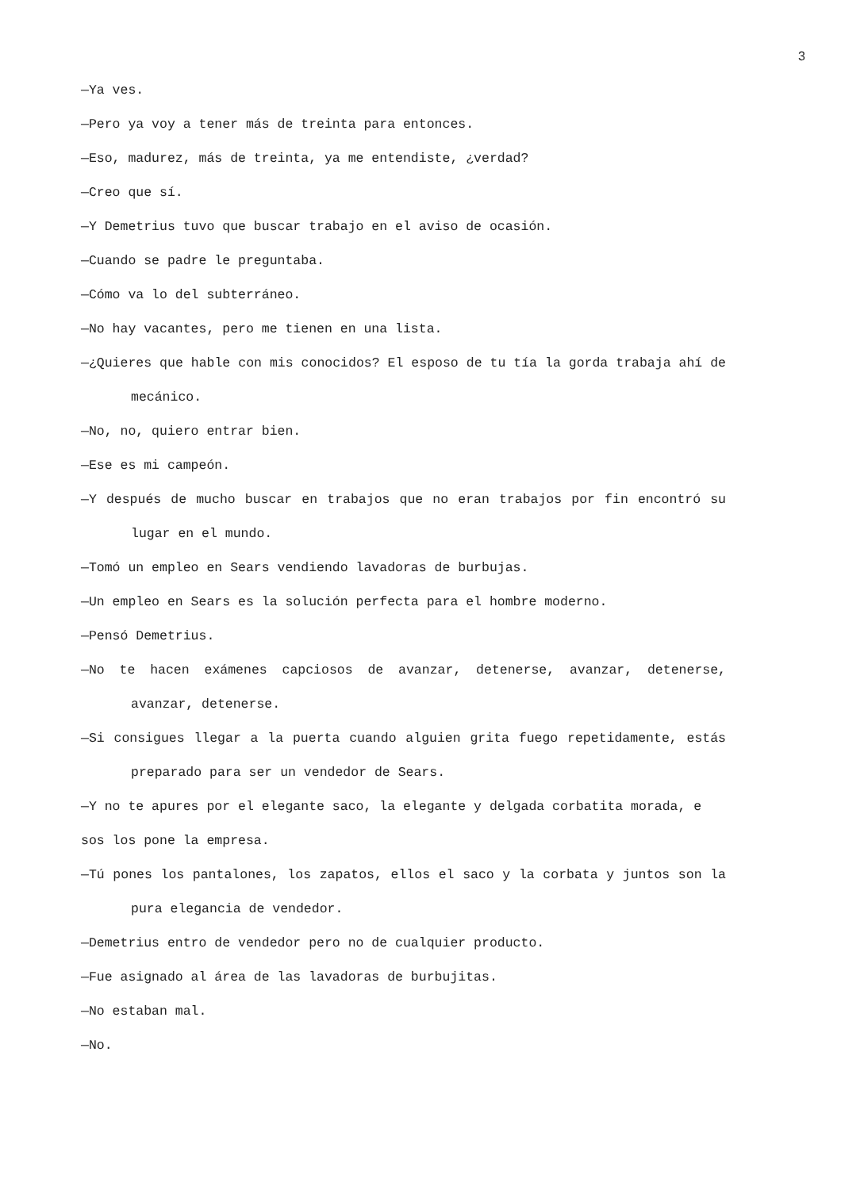3
—Ya ves.
—Pero ya voy a tener más de treinta para entonces.
—Eso, madurez, más de treinta, ya me entendiste, ¿verdad?
—Creo que sí.
—Y Demetrius tuvo que buscar trabajo en el aviso de ocasión.
—Cuando se padre le preguntaba.
—Cómo va lo del subterráneo.
—No hay vacantes, pero me tienen en una lista.
—¿Quieres que hable con mis conocidos? El esposo de tu tía la gorda trabaja ahí de mecánico.
—No, no, quiero entrar bien.
—Ese es mi campeón.
—Y después de mucho buscar en trabajos que no eran trabajos por fin encontró su lugar en el mundo.
—Tomó un empleo en Sears vendiendo lavadoras de burbujas.
—Un empleo en Sears es la solución perfecta para el hombre moderno.
—Pensó Demetrius.
—No te hacen exámenes capciosos de avanzar, detenerse, avanzar, detenerse, avanzar, detenerse.
—Si consigues llegar a la puerta cuando alguien grita fuego repetidamente, estás preparado para ser un vendedor de Sears.
—Y no te apures por el elegante saco, la elegante y delgada corbatita morada, e
sos los pone la empresa.
—Tú pones los pantalones, los zapatos, ellos el saco y la corbata y juntos son la pura elegancia de vendedor.
—Demetrius entro de vendedor pero no de cualquier producto.
—Fue asignado al área de las lavadoras de burbujitas.
—No estaban mal.
—No.